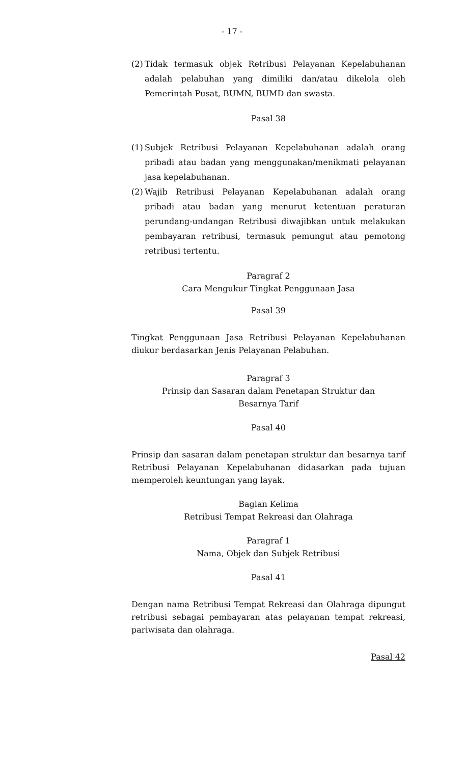- 17 -
(2) Tidak termasuk objek Retribusi Pelayanan Kepelabuhanan adalah pelabuhan yang dimiliki dan/atau dikelola oleh Pemerintah Pusat, BUMN, BUMD dan swasta.
Pasal 38
(1) Subjek Retribusi Pelayanan Kepelabuhanan adalah orang pribadi atau badan yang menggunakan/menikmati pelayanan jasa kepelabuhanan.
(2) Wajib Retribusi Pelayanan Kepelabuhanan adalah orang pribadi atau badan yang menurut ketentuan peraturan perundang-undangan Retribusi diwajibkan untuk melakukan pembayaran retribusi, termasuk pemungut atau pemotong retribusi tertentu.
Paragraf 2
Cara Mengukur Tingkat Penggunaan Jasa
Pasal 39
Tingkat Penggunaan Jasa Retribusi Pelayanan Kepelabuhanan diukur berdasarkan Jenis Pelayanan Pelabuhan.
Paragraf 3
Prinsip dan Sasaran dalam Penetapan Struktur dan
Besarnya Tarif
Pasal 40
Prinsip dan sasaran dalam penetapan struktur dan besarnya tarif Retribusi Pelayanan Kepelabuhanan didasarkan pada tujuan memperoleh keuntungan yang layak.
Bagian Kelima
Retribusi Tempat Rekreasi dan Olahraga
Paragraf 1
Nama, Objek dan Subjek Retribusi
Pasal 41
Dengan nama Retribusi Tempat Rekreasi dan Olahraga dipungut retribusi sebagai pembayaran atas pelayanan tempat rekreasi, pariwisata dan olahraga.
Pasal 42